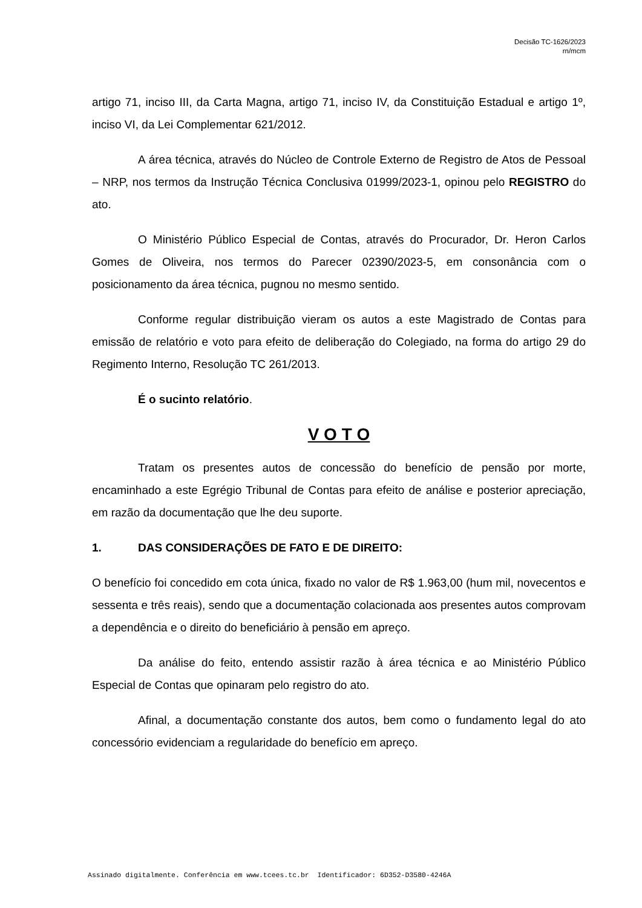Decisão TC-1626/2023
rn/mcm
artigo 71, inciso III, da Carta Magna, artigo 71, inciso IV, da Constituição Estadual e artigo 1º, inciso VI, da Lei Complementar 621/2012.
A área técnica, através do Núcleo de Controle Externo de Registro de Atos de Pessoal – NRP, nos termos da Instrução Técnica Conclusiva 01999/2023-1, opinou pelo REGISTRO do ato.
O Ministério Público Especial de Contas, através do Procurador, Dr. Heron Carlos Gomes de Oliveira, nos termos do Parecer 02390/2023-5, em consonância com o posicionamento da área técnica, pugnou no mesmo sentido.
Conforme regular distribuição vieram os autos a este Magistrado de Contas para emissão de relatório e voto para efeito de deliberação do Colegiado, na forma do artigo 29 do Regimento Interno, Resolução TC 261/2013.
É o sucinto relatório.
V O T O
Tratam os presentes autos de concessão do benefício de pensão por morte, encaminhado a este Egrégio Tribunal de Contas para efeito de análise e posterior apreciação, em razão da documentação que lhe deu suporte.
1. DAS CONSIDERAÇÕES DE FATO E DE DIREITO:
O benefício foi concedido em cota única, fixado no valor de R$ 1.963,00 (hum mil, novecentos e sessenta e três reais), sendo que a documentação colacionada aos presentes autos comprovam a dependência e o direito do beneficiário à pensão em apreço.
Da análise do feito, entendo assistir razão à área técnica e ao Ministério Público Especial de Contas que opinaram pelo registro do ato.
Afinal, a documentação constante dos autos, bem como o fundamento legal do ato concessório evidenciam a regularidade do benefício em apreço.
Assinado digitalmente. Conferência em www.tcees.tc.br Identificador: 6D352-D3580-4246A